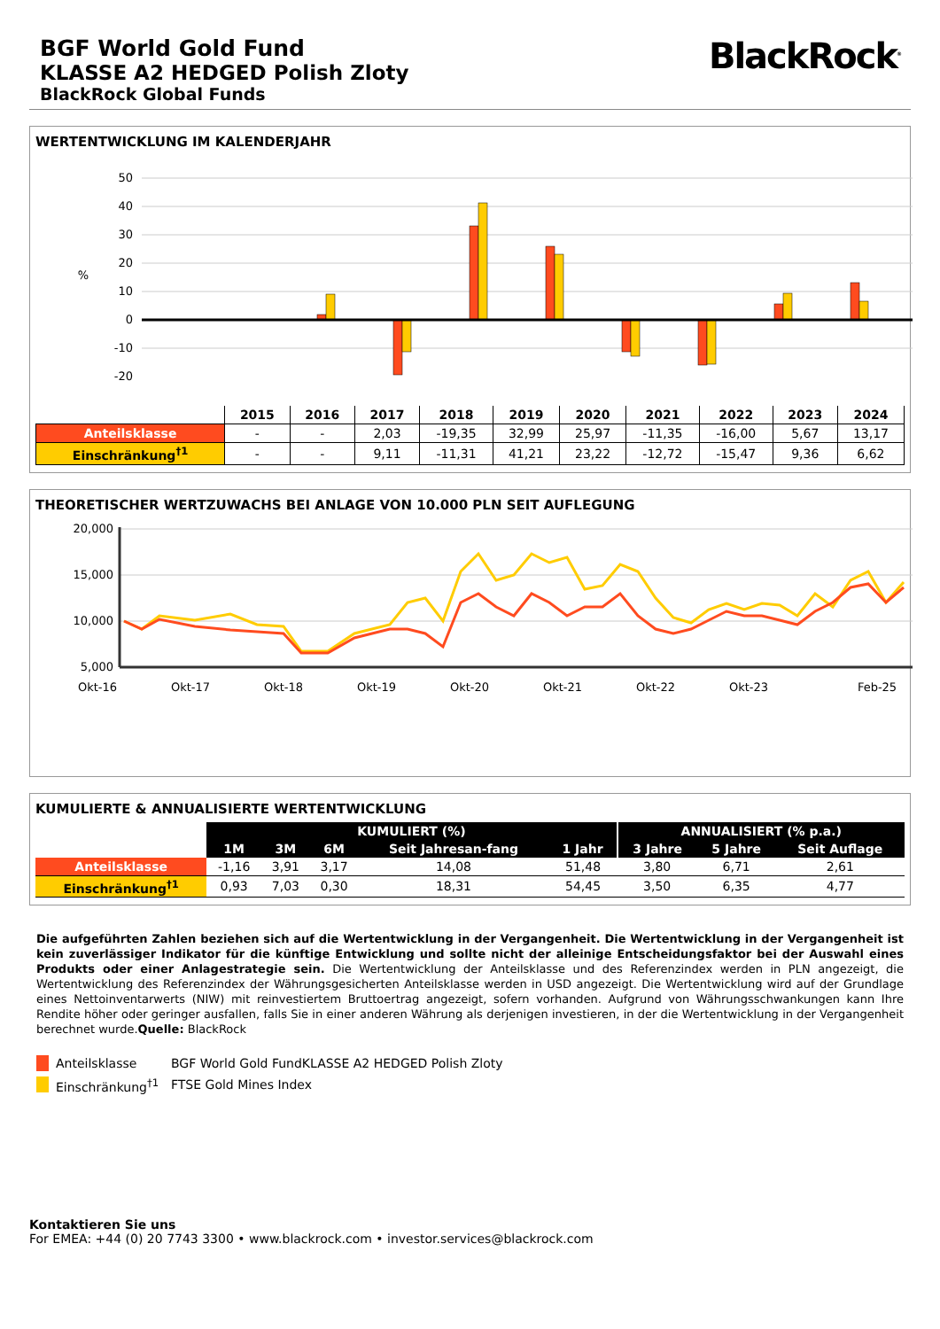BGF World Gold Fund
KLASSE A2 HEDGED Polish Zloty
BlackRock Global Funds
BlackRock<sup>®</sup>
WERTENTWICKLUNG IM KALENDERJAHR
50
40
30
20
10
0
-10
-20
%
| | 2015 | 2016 | 2017 | 2018 | 2019 | 2020 | 2021 | 2022 | 2023 | 2024 |
| --- | --- | --- | --- | --- | --- | --- | --- | --- | --- | --- |
| Anteilsklasse | - | - | 2,03 | -19,35 | 32,99 | 25,97 | -11,35 | -16,00 | 5,67 | 13,17 |
| Einschränkung<sup>†1</sup> | - | - | 9,11 | -11,31 | 41,21 | 23,22 | -12,72 | -15,47 | 9,36 | 6,62 |
THEORETISCHER WERTZUWACHS BEI ANLAGE VON 10.000 PLN SEIT AUFLEGUNG
20,000
15,000
10,000
5,000
Okt-16
Okt-17
Okt-18
Okt-19
Okt-20
Okt-21
Okt-22
Okt-23
Feb-25
KUMULIERTE & ANNUALISIERTE WERTENTWICKLUNG
| | KUMULIERT (%) | | | | | ANNUALISIERT (% p.a.) | | |
| | 1M | 3M | 6M | Seit Jahresan-fang | 1 Jahr | 3 Jahre | 5 Jahre | Seit Auflage |
| Anteilsklasse | -1,16 | 3,91 | 3,17 | 14,08 | 51,48 | 3,80 | 6,71 | 2,61 |
| Einschränkung<sup>†1</sup> | 0,93 | 7,03 | 0,30 | 18,31 | 54,45 | 3,50 | 6,35 | 4,77 |
Die aufgeführten Zahlen beziehen sich auf die Wertentwicklung in der Vergangenheit. Die Wertentwicklung in der Vergangenheit ist kein zuverlässiger Indikator für die künftige Entwicklung und sollte nicht der alleinige Entscheidungsfaktor bei der Auswahl eines Produkts oder einer Anlagestrategie sein. Die Wertentwicklung der Anteilsklasse und des Referenzindex werden in PLN angezeigt, die Wertentwicklung des Referenzindex der Währungsgesicherten Anteilsklasse werden in USD angezeigt. Die Wertentwicklung wird auf der Grundlage eines Nettoinventarwerts (NIW) mit reinvestiertem Bruttoertrag angezeigt, sofern vorhanden. Aufgrund von Währungsschwankungen kann Ihre Rendite höher oder geringer ausfallen, falls Sie in einer anderen Währung als derjenigen investieren, in der die Wertentwicklung in der Vergangenheit berechnet wurde.Quelle: BlackRock
Anteilsklasse BGF World Gold FundKLASSE A2 HEDGED Polish Zloty
Einschränkung<sup>†1</sup> FTSE Gold Mines Index
Kontaktieren Sie uns
For EMEA: +44 (0) 20 7743 3300 • www.blackrock.com • investor.services@blackrock.com